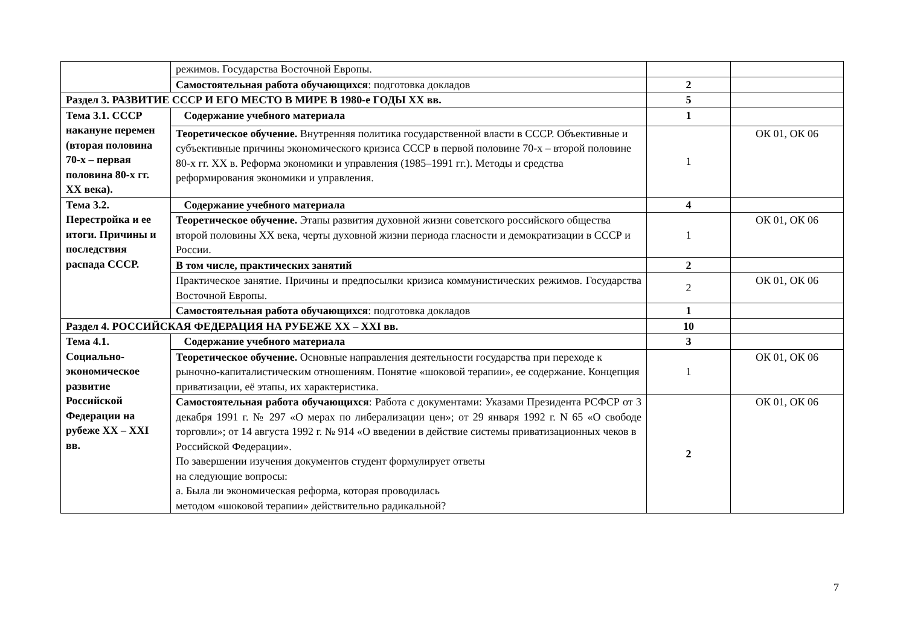| | режимов. Государства Восточной Европы. | | |
| | Самостоятельная работа обучающихся : подготовка докладов | 2 | |
| Раздел 3. РАЗВИТИЕ СССР И ЕГО МЕСТО В МИРЕ В 1980-е ГОДЫ XX вв. | | 5 | |
| Тема 3.1. СССР накануне перемен (вторая половина 70-х – первая половина 80-х гг. XX века). | Содержание учебного материала | 1 | |
| | Теоретическое обучение. Внутренняя политика государственной власти в СССР. Объективные и субъективные причины экономического кризиса СССР в первой половине 70-х – второй половине 80-х гг. XX в. Реформа экономики и управления (1985–1991 гг.). Методы и средства реформирования экономики и управления. | 1 | ОК 01, ОК 06 |
| Тема 3.2. Перестройка и ее итоги. Причины и последствия распада СССР. | Содержание учебного материала | 4 | |
| | Теоретическое обучение. Этапы развития духовной жизни советского российского общества второй половины XX века, черты духовной жизни периода гласности и демократизации в СССР и России. | 1 | ОК 01, ОК 06 |
| | В том числе, практических занятий | 2 | |
| | Практическое занятие. Причины и предпосылки кризиса коммунистических режимов. Государства Восточной Европы. | 2 | ОК 01, ОК 06 |
| | Самостоятельная работа обучающихся : подготовка докладов | 1 | |
| Раздел 4. РОССИЙСКАЯ ФЕДЕРАЦИЯ НА РУБЕЖЕ XX – XXI вв. | | 10 | |
| Тема 4.1. Социально-экономическое развитие Российской Федерации на рубеже XX – XXI вв. | Содержание учебного материала | 3 | |
| | Теоретическое обучение. Основные направления деятельности государства при переходе к рыночно-капиталистическим отношениям. Понятие «шоковой терапии», ее содержание. Концепция приватизации, её этапы, их характеристика. | 1 | ОК 01, ОК 06 |
| | Самостоятельная работа обучающихся : Работа с документами: Указами Президента РСФСР от 3 декабря 1991 г. № 297 «О мерах по либерализации цен»; от 29 января 1992 г. N 65 «О свободе торговли»; от 14 августа 1992 г. № 914 «О введении в действие системы приватизационных чеков в Российской Федерации». По завершении изучения документов студент формулирует ответы на следующие вопросы: а. Была ли экономическая реформа, которая проводилась методом «шоковой терапии» действительно радикальной? | 2 | ОК 01, ОК 06 |
7